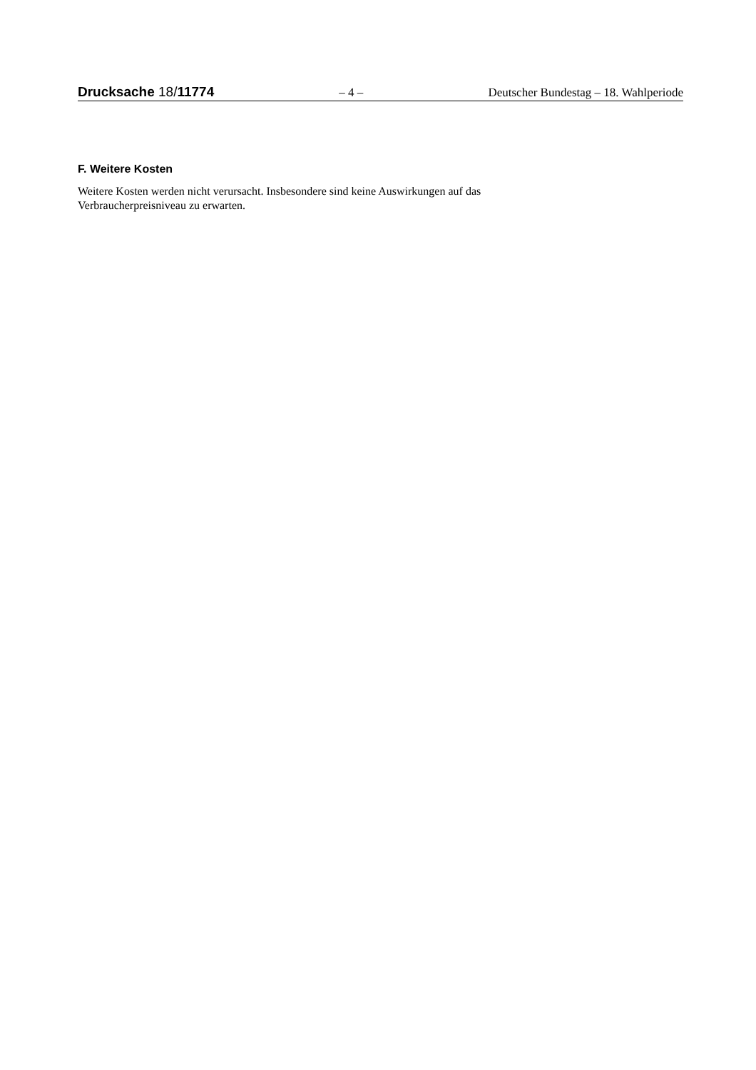Drucksache 18/11774 – 4 – Deutscher Bundestag – 18. Wahlperiode
F. Weitere Kosten
Weitere Kosten werden nicht verursacht. Insbesondere sind keine Auswirkungen auf das Verbraucherpreisniveau zu erwarten.